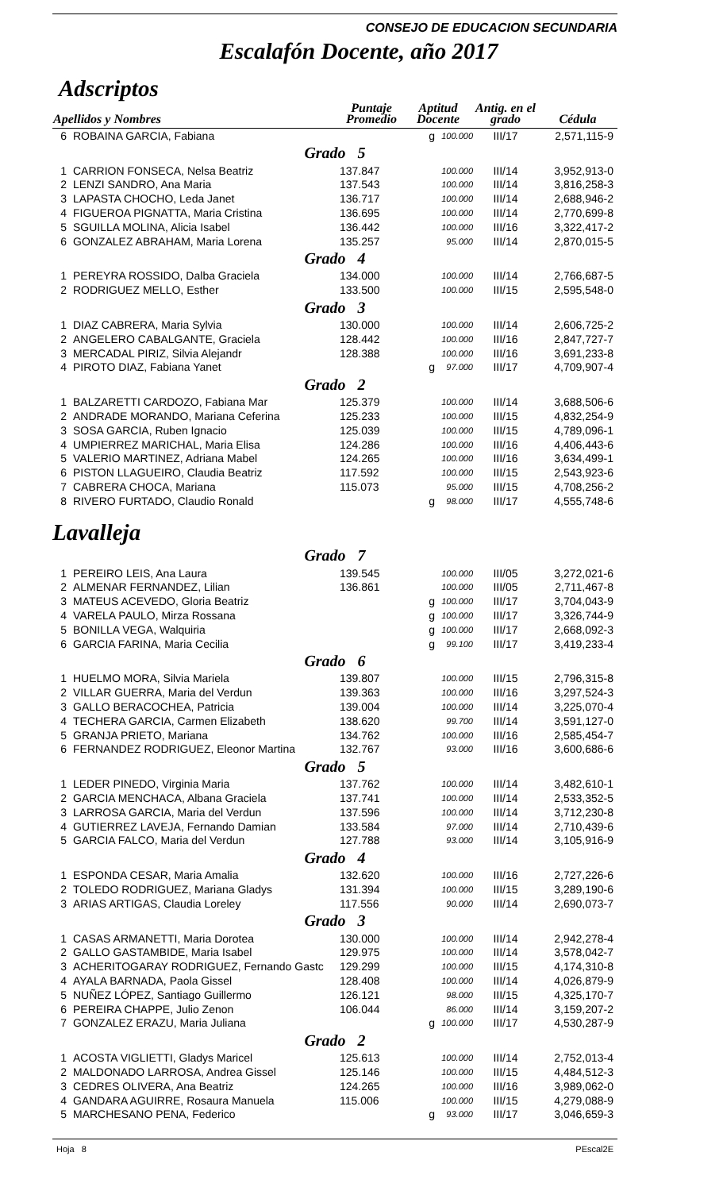CONSEJO DE EDUCACION SECUNDARIA
Escalafón Docente, año 2017
Adscriptos
| Apellidos y Nombres | | Puntaje Promedio | Aptitud Docente | | Antig. en el grado | Cédula |
| --- | --- | --- | --- | --- | --- | --- |
| 6 | ROBAINA GARCIA, Fabiana | | g | 100.000 | III/17 | 2,571,115-9 |
| Grado 5 | | | | | | |
| 1 | CARRION FONSECA, Nelsa Beatriz | 137.847 | | 100.000 | III/14 | 3,952,913-0 |
| 2 | LENZI SANDRO, Ana Maria | 137.543 | | 100.000 | III/14 | 3,816,258-3 |
| 3 | LAPASTA CHOCHO, Leda Janet | 136.717 | | 100.000 | III/14 | 2,688,946-2 |
| 4 | FIGUEROA PIGNATTA, Maria Cristina | 136.695 | | 100.000 | III/14 | 2,770,699-8 |
| 5 | SGUILLA MOLINA, Alicia Isabel | 136.442 | | 100.000 | III/16 | 3,322,417-2 |
| 6 | GONZALEZ ABRAHAM, Maria Lorena | 135.257 | | 95.000 | III/14 | 2,870,015-5 |
| Grado 4 | | | | | | |
| 1 | PEREYRA ROSSIDO, Dalba Graciela | 134.000 | | 100.000 | III/14 | 2,766,687-5 |
| 2 | RODRIGUEZ MELLO, Esther | 133.500 | | 100.000 | III/15 | 2,595,548-0 |
| Grado 3 | | | | | | |
| 1 | DIAZ CABRERA, Maria Sylvia | 130.000 | | 100.000 | III/14 | 2,606,725-2 |
| 2 | ANGELERO CABALGANTE, Graciela | 128.442 | | 100.000 | III/16 | 2,847,727-7 |
| 3 | MERCADAL PIRIZ, Silvia Alejandr | 128.388 | | 100.000 | III/16 | 3,691,233-8 |
| 4 | PIROTO DIAZ, Fabiana Yanet | | g | 97.000 | III/17 | 4,709,907-4 |
| Grado 2 | | | | | | |
| 1 | BALZARETTI CARDOZO, Fabiana Mar | 125.379 | | 100.000 | III/14 | 3,688,506-6 |
| 2 | ANDRADE MORANDO, Mariana Ceferina | 125.233 | | 100.000 | III/15 | 4,832,254-9 |
| 3 | SOSA GARCIA, Ruben Ignacio | 125.039 | | 100.000 | III/15 | 4,789,096-1 |
| 4 | UMPIERREZ MARICHAL, Maria Elisa | 124.286 | | 100.000 | III/16 | 4,406,443-6 |
| 5 | VALERIO MARTINEZ, Adriana Mabel | 124.265 | | 100.000 | III/16 | 3,634,499-1 |
| 6 | PISTON LLAGUEIRO, Claudia Beatriz | 117.592 | | 100.000 | III/15 | 2,543,923-6 |
| 7 | CABRERA CHOCA, Mariana | 115.073 | | 95.000 | III/15 | 4,708,256-2 |
| 8 | RIVERO FURTADO, Claudio Ronald | | g | 98.000 | III/17 | 4,555,748-6 |
Lavalleja
| Grado 7 | | | | | | |
| 1 | PEREIRO LEIS, Ana Laura | 139.545 | | 100.000 | III/05 | 3,272,021-6 |
| 2 | ALMENAR FERNANDEZ, Lilian | 136.861 | | 100.000 | III/05 | 2,711,467-8 |
| 3 | MATEUS ACEVEDO, Gloria Beatriz | | g | 100.000 | III/17 | 3,704,043-9 |
| 4 | VARELA PAULO, Mirza Rossana | | g | 100.000 | III/17 | 3,326,744-9 |
| 5 | BONILLA VEGA, Walquiria | | g | 100.000 | III/17 | 2,668,092-3 |
| 6 | GARCIA FARINA, Maria Cecilia | | g | 99.100 | III/17 | 3,419,233-4 |
| Grado 6 | | | | | | |
| 1 | HUELMO MORA, Silvia Mariela | 139.807 | | 100.000 | III/15 | 2,796,315-8 |
| 2 | VILLAR GUERRA, Maria del Verdun | 139.363 | | 100.000 | III/16 | 3,297,524-3 |
| 3 | GALLO BERACOCHEA, Patricia | 139.004 | | 100.000 | III/14 | 3,225,070-4 |
| 4 | TECHERA GARCIA, Carmen Elizabeth | 138.620 | | 99.700 | III/14 | 3,591,127-0 |
| 5 | GRANJA PRIETO, Mariana | 134.762 | | 100.000 | III/16 | 2,585,454-7 |
| 6 | FERNANDEZ RODRIGUEZ, Eleonor Martina | 132.767 | | 93.000 | III/16 | 3,600,686-6 |
| Grado 5 | | | | | | |
| 1 | LEDER PINEDO, Virginia Maria | 137.762 | | 100.000 | III/14 | 3,482,610-1 |
| 2 | GARCIA MENCHACA, Albana Graciela | 137.741 | | 100.000 | III/14 | 2,533,352-5 |
| 3 | LARROSA GARCIA, Maria del Verdun | 137.596 | | 100.000 | III/14 | 3,712,230-8 |
| 4 | GUTIERREZ LAVEJA, Fernando Damian | 133.584 | | 97.000 | III/14 | 2,710,439-6 |
| 5 | GARCIA FALCO, Maria del Verdun | 127.788 | | 93.000 | III/14 | 3,105,916-9 |
| Grado 4 | | | | | | |
| 1 | ESPONDA CESAR, Maria Amalia | 132.620 | | 100.000 | III/16 | 2,727,226-6 |
| 2 | TOLEDO RODRIGUEZ, Mariana Gladys | 131.394 | | 100.000 | III/15 | 3,289,190-6 |
| 3 | ARIAS ARTIGAS, Claudia Loreley | 117.556 | | 90.000 | III/14 | 2,690,073-7 |
| Grado 3 | | | | | | |
| 1 | CASAS ARMANETTI, Maria Dorotea | 130.000 | | 100.000 | III/14 | 2,942,278-4 |
| 2 | GALLO GASTAMBIDE, Maria Isabel | 129.975 | | 100.000 | III/14 | 3,578,042-7 |
| 3 | ACHERITOGARAY RODRIGUEZ, Fernando Gastc | 129.299 | | 100.000 | III/15 | 4,174,310-8 |
| 4 | AYALA BARNADA, Paola Gissel | 128.408 | | 100.000 | III/14 | 4,026,879-9 |
| 5 | NUÑEZ LÓPEZ, Santiago Guillermo | 126.121 | | 98.000 | III/15 | 4,325,170-7 |
| 6 | PEREIRA CHAPPE, Julio Zenon | 106.044 | | 86.000 | III/14 | 3,159,207-2 |
| 7 | GONZALEZ ERAZU, Maria Juliana | | g | 100.000 | III/17 | 4,530,287-9 |
| Grado 2 | | | | | | |
| 1 | ACOSTA VIGLIETTI, Gladys Maricel | 125.613 | | 100.000 | III/14 | 2,752,013-4 |
| 2 | MALDONADO LARROSA, Andrea Gissel | 125.146 | | 100.000 | III/15 | 4,484,512-3 |
| 3 | CEDRES OLIVERA, Ana Beatriz | 124.265 | | 100.000 | III/16 | 3,989,062-0 |
| 4 | GANDARA AGUIRRE, Rosaura Manuela | 115.006 | | 100.000 | III/15 | 4,279,088-9 |
| 5 | MARCHESANO PENA, Federico | | g | 93.000 | III/17 | 3,046,659-3 |
Hoja 8 PEscal2E